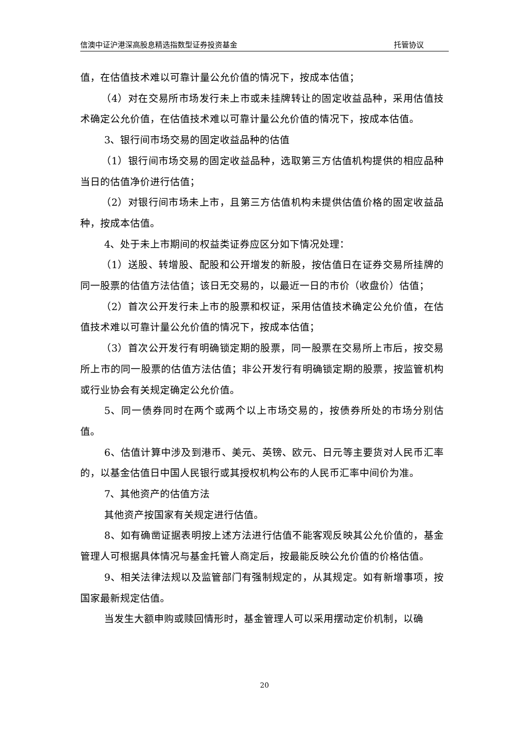信澳中证沪港深高股息精选指数型证券投资基金 托管协议
值，在估值技术难以可靠计量公允价值的情况下，按成本估值；
（4）对在交易所市场发行未上市或未挂牌转让的固定收益品种，采用估值技术确定公允价值，在估值技术难以可靠计量公允价值的情况下，按成本估值。
3、银行间市场交易的固定收益品种的估值
（1）银行间市场交易的固定收益品种，选取第三方估值机构提供的相应品种当日的估值净价进行估值；
（2）对银行间市场未上市，且第三方估值机构未提供估值价格的固定收益品种，按成本估值。
4、处于未上市期间的权益类证券应区分如下情况处理：
（1）送股、转增股、配股和公开增发的新股，按估值日在证券交易所挂牌的同一股票的估值方法估值；该日无交易的，以最近一日的市价（收盘价）估值；
（2）首次公开发行未上市的股票和权证，采用估值技术确定公允价值，在估值技术难以可靠计量公允价值的情况下，按成本估值；
（3）首次公开发行有明确锁定期的股票，同一股票在交易所上市后，按交易所上市的同一股票的估值方法估值；非公开发行有明确锁定期的股票，按监管机构或行业协会有关规定确定公允价值。
5、同一债券同时在两个或两个以上市场交易的，按债券所处的市场分别估值。
6、估值计算中涉及到港币、美元、英镑、欧元、日元等主要货对人民币汇率的，以基金估值日中国人民银行或其授权机构公布的人民币汇率中间价为准。
7、其他资产的估值方法
其他资产按国家有关规定进行估值。
8、如有确凿证据表明按上述方法进行估值不能客观反映其公允价值的，基金管理人可根据具体情况与基金托管人商定后，按最能反映公允价值的价格估值。
9、相关法律法规以及监管部门有强制规定的，从其规定。如有新增事项，按国家最新规定估值。
当发生大额申购或赎回情形时，基金管理人可以采用摆动定价机制，以确
20